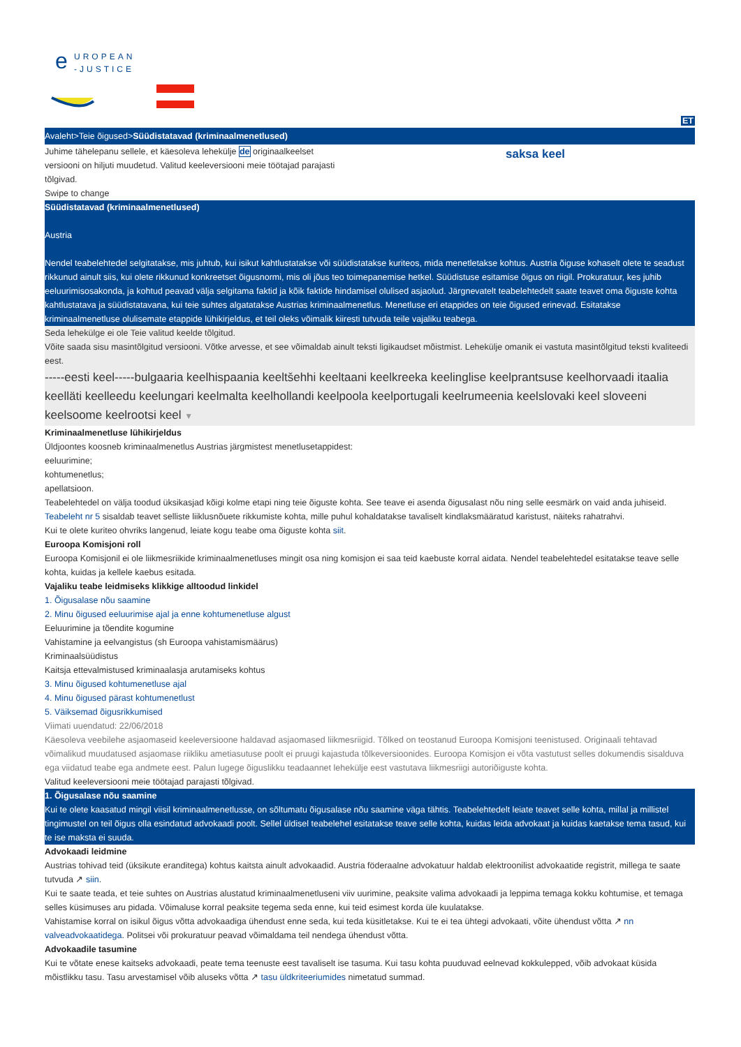e
UROPEAN
-JUSTICE
ET
Avaleht>Teie õigused>Süüdistatavad (kriminaalmenetlused)
Juhime tähelepanu sellele, et käesoleva lehekülje de originaalkeelset
versiooni on hiljuti muudetud. Valitud keeleversiooni meie töötajad parajasti
tõlgivad.
saksa keel
Swipe to change
Süüdistatavad (kriminaalmenetlused)
Austria
Nendel teabelehtedel selgitatakse, mis juhtub, kui isikut kahtlustatakse või süüdistatakse kuriteos, mida menetletakse kohtus. Austria õiguse kohaselt olete te seadust rikkunud ainult siis, kui olete rikkunud konkreetset õigusnormi, mis oli jõus teo toimepanemise hetkel. Süüdistuse esitamise õigus on riigil. Prokuratuur, kes juhib eeluurimisosakonda, ja kohtud peavad välja selgitama faktid ja kõik faktide hindamisel olulised asjaolud. Järgnevatelt teabelehtedelt saate teavet oma õiguste kohta kahtlustatava ja süüdistatavana, kui teie suhtes algatatakse Austrias kriminaalmenetlus. Menetluse eri etappides on teie õigused erinevad. Esitatakse kriminaalmenetluse olulisemate etappide lühikirjeldus, et teil oleks võimalik kiiresti tutvuda teile vajaliku teabega.
Seda lehekülge ei ole Teie valitud keelde tõlgitud.
Võite saada sisu masintõlgitud versiooni. Võtke arvesse, et see võimaldab ainult teksti ligikaudset mõistmist. Lehekülje omanik ei vastuta masintõlgitud teksti kvaliteedi eest.
-----eesti keel-----bulgaaria keelhispaania keeltšehhi keeltaani keelkreeka keelinglise keelprantsuse keelhorvaadi itaalia keelläti keelleedu keelungari keelmalta keelhollandi keelpoola keelportugali keelrumeenia keelslovaki keel sloveeni keelsoome keelrootsi keel ▼
Kriminaalmenetluse lühikirjeldus
Üldjoontes koosneb kriminaalmenetlus Austrias järgmistest menetlusetappidest:
eeluurimine;
kohtumenetlus;
apellatsioon.
Teabelehtedel on välja toodud üksikasjad kõigi kolme etapi ning teie õiguste kohta. See teave ei asenda õigusalast nõu ning selle eesmärk on vaid anda juhiseid.
Teabeleht nr 5 sisaldab teavet selliste liiklusnõuete rikkumiste kohta, mille puhul kohaldatakse tavaliselt kindlaksmääratud karistust, näiteks rahatrahvi.
Kui te olete kuriteo ohvriks langenud, leiate kogu teabe oma õiguste kohta siit.
Euroopa Komisjoni roll
Euroopa Komisjonil ei ole liikmesriikide kriminaalmenetluses mingit osa ning komisjon ei saa teid kaebuste korral aidata. Nendel teabelehtedel esitatakse teave selle kohta, kuidas ja kellele kaebus esitada.
Vajaliku teabe leidmiseks klikkige alltoodud linkidel
1. Õigusalase nõu saamine
2. Minu õigused eeluurimise ajal ja enne kohtumenetluse algust
Eeluurimine ja tõendite kogumine
Vahistamine ja eelvangistus (sh Euroopa vahistamismäärus)
Kriminaalsüüdistus
Kaitsja ettevalmistused kriminaalasja arutamiseks kohtus
3. Minu õigused kohtumenetluse ajal
4. Minu õigused pärast kohtumenetlust
5. Väiksemad õigusrikkumised
Viimati uuendatud: 22/06/2018
Käesoleva veebilehe asjaomaseid keeleversioone haldavad asjaomased liikmesriigid. Tõlked on teostanud Euroopa Komisjoni teenistused. Originaali tehtavad võimalikud muudatused asjaomase riikliku ametiasutuse poolt ei pruugi kajastuda tõlkeversioonides. Euroopa Komisjon ei võta vastutust selles dokumendis sisalduva ega viidatud teabe ega andmete eest. Palun lugege õiguslikku teadaannet lehekülje eest vastutava liikmesriigi autoriõiguste kohta.
Valitud keeleversiooni meie töötajad parajasti tõlgivad.
1. Õigusalase nõu saamine
Kui te olete kaasatud mingil viisil kriminaalmenetlusse, on sõltumatu õigusalase nõu saamine väga tähtis. Teabelehtedelt leiate teavet selle kohta, millal ja millistel tingimustel on teil õigus olla esindatud advokaadi poolt. Sellel üldisel teabelehel esitatakse teave selle kohta, kuidas leida advokaat ja kuidas kaetakse tema tasud, kui te ise maksta ei suuda.
Advokaadi leidmine
Austrias tohivad teid (üksikute eranditega) kohtus kaitsta ainult advokaadid. Austria föderaalne advokatuur haldab elektroonilist advokaatide registrit, millega te saate tutvuda ↗ siin.
Kui te saate teada, et teie suhtes on Austrias alustatud kriminaalmenetluseni viiv uurimine, peaksite valima advokaadi ja leppima temaga kokku kohtumise, et temaga selles küsimuses aru pidada. Võimaluse korral peaksite tegema seda enne, kui teid esimest korda üle kuulatakse.
Vahistamise korral on isikul õigus võtta advokaadiga ühendust enne seda, kui teda küsitletakse. Kui te ei tea ühtegi advokaati, võite ühendust võtta ↗ nn valveadvokaatidega. Politsei või prokuratuur peavad võimaldama teil nendega ühendust võtta.
Advokaadile tasumine
Kui te võtate enese kaitseks advokaadi, peate tema teenuste eest tavaliselt ise tasuma. Kui tasu kohta puuduvad eelnevad kokkulepped, võib advokaat küsida mõistlikku tasu. Tasu arvestamisel võib aluseks võtta ↗ tasu üldkriteeriumides nimetatud summad.